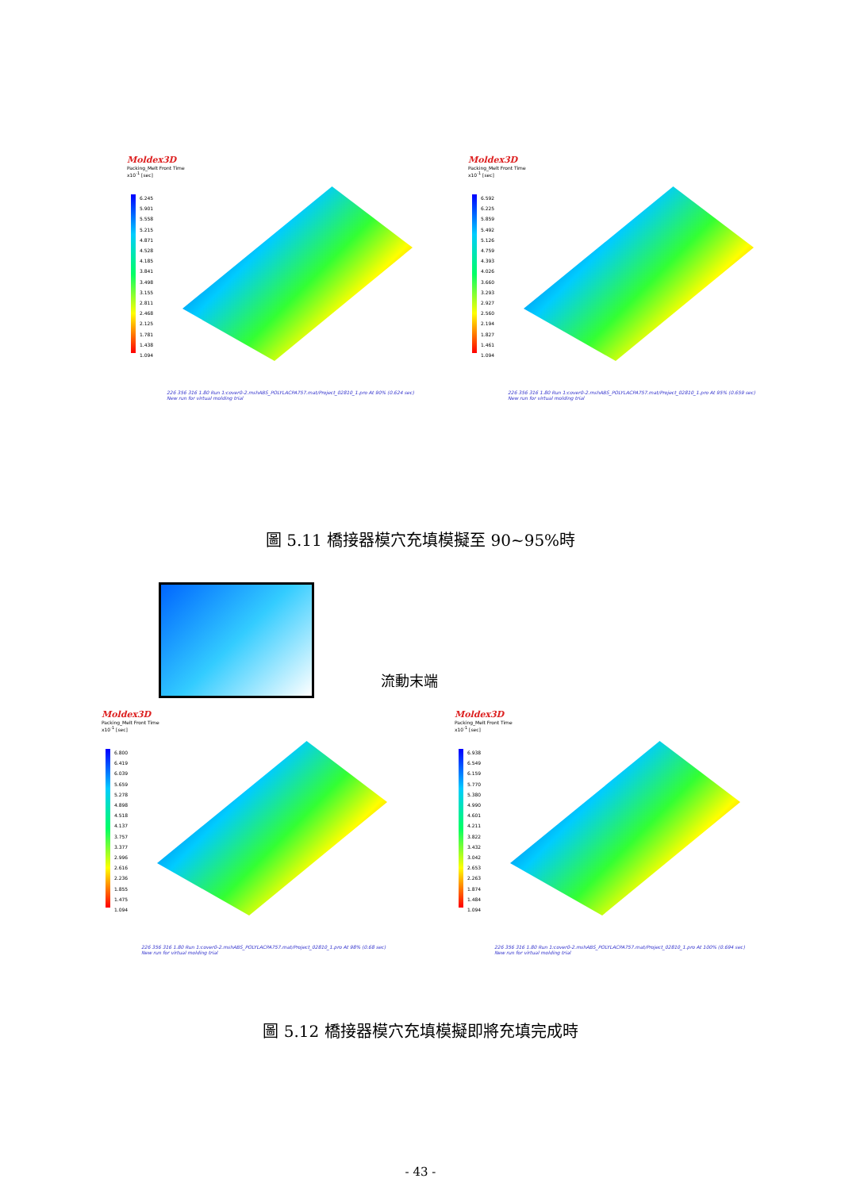Moldex3D
Packing_Melt Front Time
x10<sup>-1</sup> [sec]
6.245
5.901
5.558
5.215
4.871
4.528
4.185
3.841
3.498
3.155
2.811
2.468
2.125
1.781
1.438
1.094
226 356 316 1.80 Run 1:cover0-2.mshABS_POLYLACPA757.mat/Project_02810_1.pro At 90% (0.624 sec) New run for virtual molding trial
Moldex3D
Packing_Melt Front Time
x10<sup>-1</sup> [sec]
6.592
6.225
5.859
5.492
5.126
4.759
4.393
4.026
3.660
3.293
2.927
2.560
2.194
1.827
1.461
1.094
226 356 316 1.80 Run 1:cover0-2.mshABS_POLYLACPA757.mat/Project_02810_1.pro At 95% (0.659 sec) New run for virtual molding trial
圖 5.11 橋接器模穴充填模擬至 90~95%時
流動末端
Moldex3D
Packing_Melt Front Time
x10<sup>-1</sup> [sec]
6.800
6.419
6.039
5.659
5.278
4.898
4.518
4.137
3.757
3.377
2.996
2.616
2.236
1.855
1.475
1.094
226 356 316 1.80 Run 1:cover0-2.mshABS_POLYLACPA757.mat/Project_02810_1.pro At 98% (0.68 sec) New run for virtual molding trial
Moldex3D
Packing_Melt Front Time
x10<sup>-1</sup> [sec]
6.938
6.549
6.159
5.770
5.380
4.990
4.601
4.211
3.822
3.432
3.042
2.653
2.263
1.874
1.484
1.094
226 356 316 1.80 Run 1:cover0-2.mshABS_POLYLACPA757.mat/Project_02810_1.pro At 100% (0.694 sec) New run for virtual molding trial
圖 5.12 橋接器模穴充填模擬即將充填完成時
- 43 -